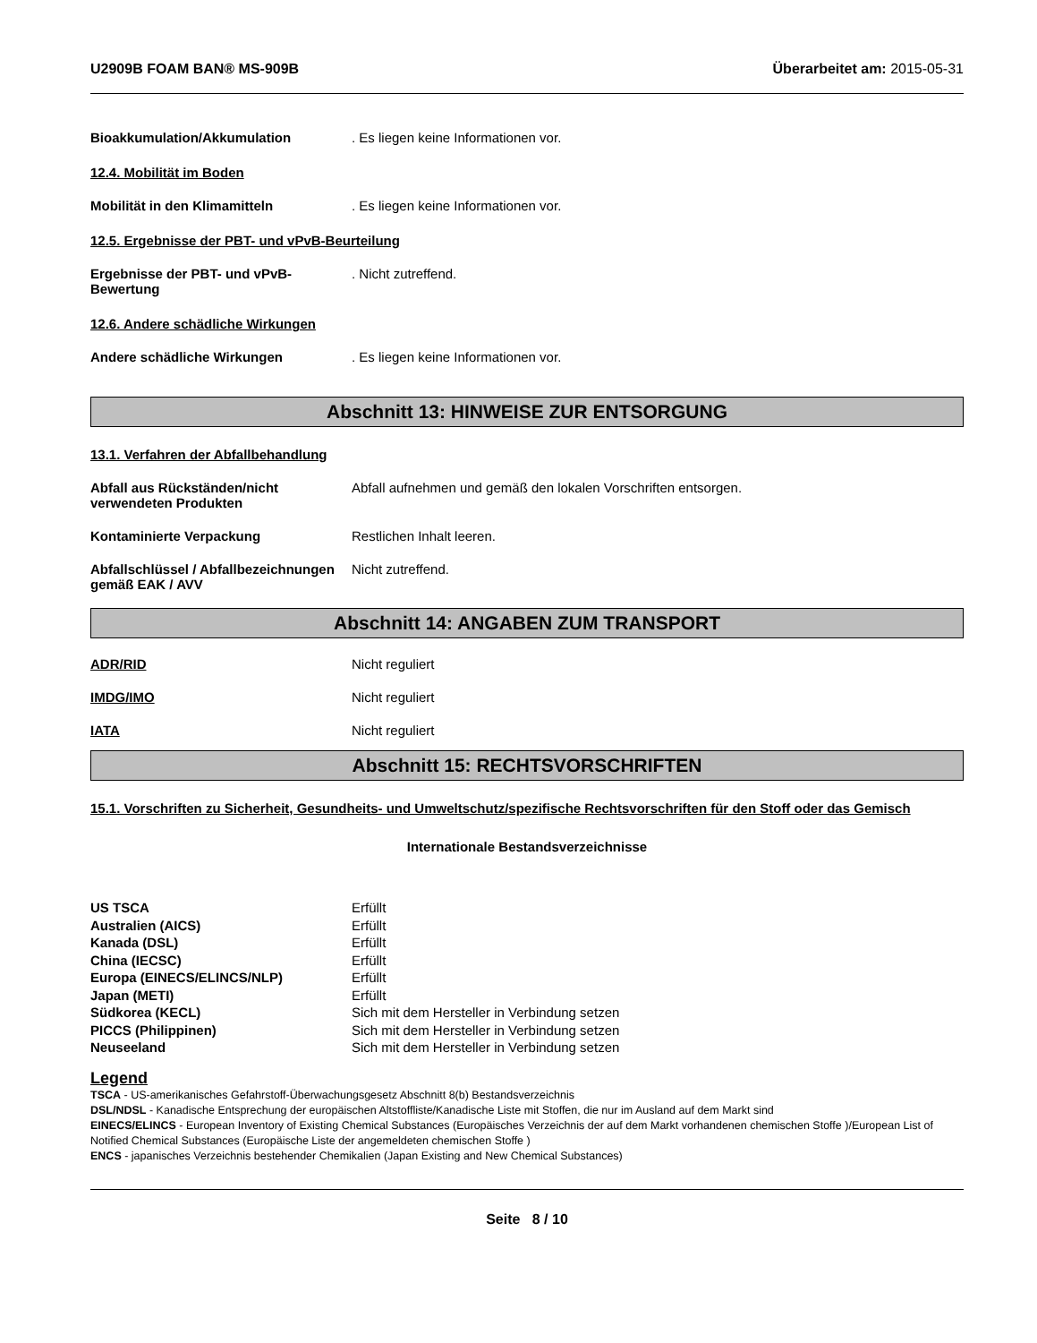U2909B FOAM BAN® MS-909B Überarbeitet am: 2015-05-31
Bioakkumulation/Akkumulation . Es liegen keine Informationen vor.
12.4. Mobilität im Boden
Mobilität in den Klimamitteln . Es liegen keine Informationen vor.
12.5. Ergebnisse der PBT- und vPvB-Beurteilung
Ergebnisse der PBT- und vPvB-Bewertung
. Nicht zutreffend.
12.6. Andere schädliche Wirkungen
Andere schädliche Wirkungen . Es liegen keine Informationen vor.
Abschnitt 13: HINWEISE ZUR ENTSORGUNG
13.1. Verfahren der Abfallbehandlung
Abfall aus Rückständen/nicht verwendeten Produkten
Abfall aufnehmen und gemäß den lokalen Vorschriften entsorgen.
Kontaminierte Verpackung Restlichen Inhalt leeren.
Abfallschlüssel / Abfallbezeichnungen gemäß EAK / AVV
Nicht zutreffend.
Abschnitt 14: ANGABEN ZUM TRANSPORT
ADR/RID Nicht reguliert
IMDG/IMO Nicht reguliert
IATA Nicht reguliert
Abschnitt 15: RECHTSVORSCHRIFTEN
15.1. Vorschriften zu Sicherheit, Gesundheits- und Umweltschutz/spezifische Rechtsvorschriften für den Stoff oder das Gemisch
Internationale Bestandsverzeichnisse
| US TSCA | Erfüllt |
| Australien (AICS) | Erfüllt |
| Kanada (DSL) | Erfüllt |
| China (IECSC) | Erfüllt |
| Europa (EINECS/ELINCS/NLP) | Erfüllt |
| Japan (METI) | Erfüllt |
| Südkorea (KECL) | Sich mit dem Hersteller in Verbindung setzen |
| PICCS (Philippinen) | Sich mit dem Hersteller in Verbindung setzen |
| Neuseeland | Sich mit dem Hersteller in Verbindung setzen |
Legend
TSCA - US-amerikanisches Gefahrstoff-Überwachungsgesetz Abschnitt 8(b) Bestandsverzeichnis
DSL/NDSL - Kanadische Entsprechung der europäischen Altstoffliste/Kanadische Liste mit Stoffen, die nur im Ausland auf dem Markt sind
EINECS/ELINCS - European Inventory of Existing Chemical Substances (Europäisches Verzeichnis der auf dem Markt vorhandenen chemischen Stoffe )/European List of Notified Chemical Substances (Europäische Liste der angemeldeten chemischen Stoffe )
ENCS - japanisches Verzeichnis bestehender Chemikalien (Japan Existing and New Chemical Substances)
Seite 8 / 10